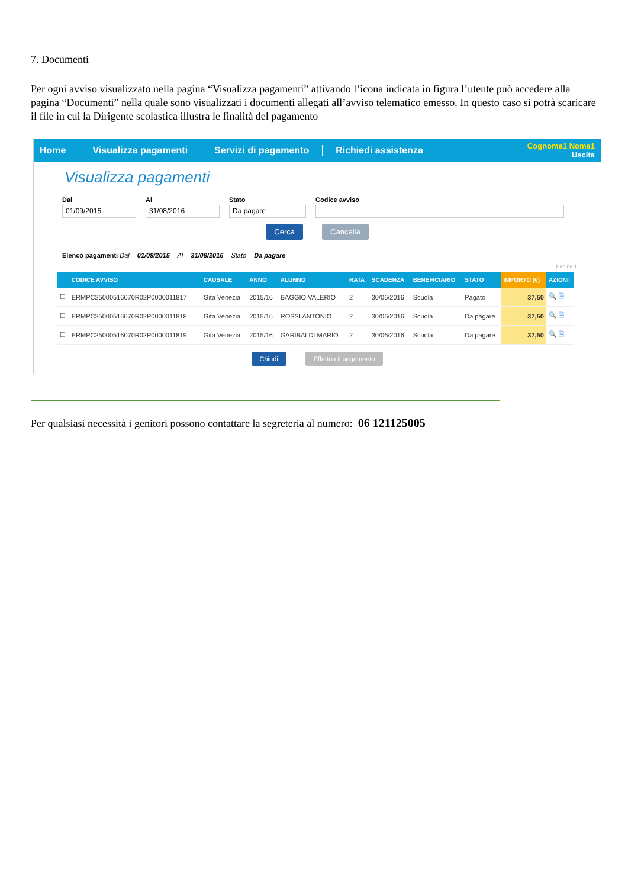7. Documenti
Per ogni avviso visualizzato nella pagina “Visualizza pagamenti” attivando l’icona indicata in figura l’utente può accedere alla pagina “Documenti” nella quale sono visualizzati i documenti allegati all’avviso telematico emesso. In questo caso si potrà scaricare il file in cui la Dirigente scolastica illustra le finalità del pagamento
Home Visualizza pagamenti Servizi di pagamento Richiedi assistenza
Cognome1 Nome1
Uscita
Visualizza pagamenti
Dal
01/09/2015
Al
31/08/2016
Stato
Da pagare
Codice avviso
Cerca Cancella
Elenco pagamenti Dal 01/09/2015 Al 31/08/2016 Stato Da pagare
Pagine 1
| | CODICE AVVISO | CAUSALE | ANNO | ALUNNO | RATA | SCADENZA | BENEFICIARIO | STATO | IMPORTO (€) | AZIONI |
| --- | --- | --- | --- | --- | --- | --- | --- | --- | --- | --- |
| ☐ | ERMPC25000516070R02P0000011817 | Gita Venezia | 2015/16 | BAGGIO VALERIO | 2 | 30/06/2016 | Scuola | Pagato | 37,50 | 🔍 🗎 |
| ☐ | ERMPC25000516070R02P0000011818 | Gita Venezia | 2015/16 | ROSSI ANTONIO | 2 | 30/06/2016 | Scuola | Da pagare | 37,50 | 🔍 🗎 |
| ☐ | ERMPC25000516070R02P0000011819 | Gita Venezia | 2015/16 | GARIBALDI MARIO | 2 | 30/06/2016 | Scuola | Da pagare | 37,50 | 🔍 🗎 |
Chiudi Effettua il pagamento
Per qualsiasi necessità i genitori possono contattare la segreteria al numero: 06 121125005